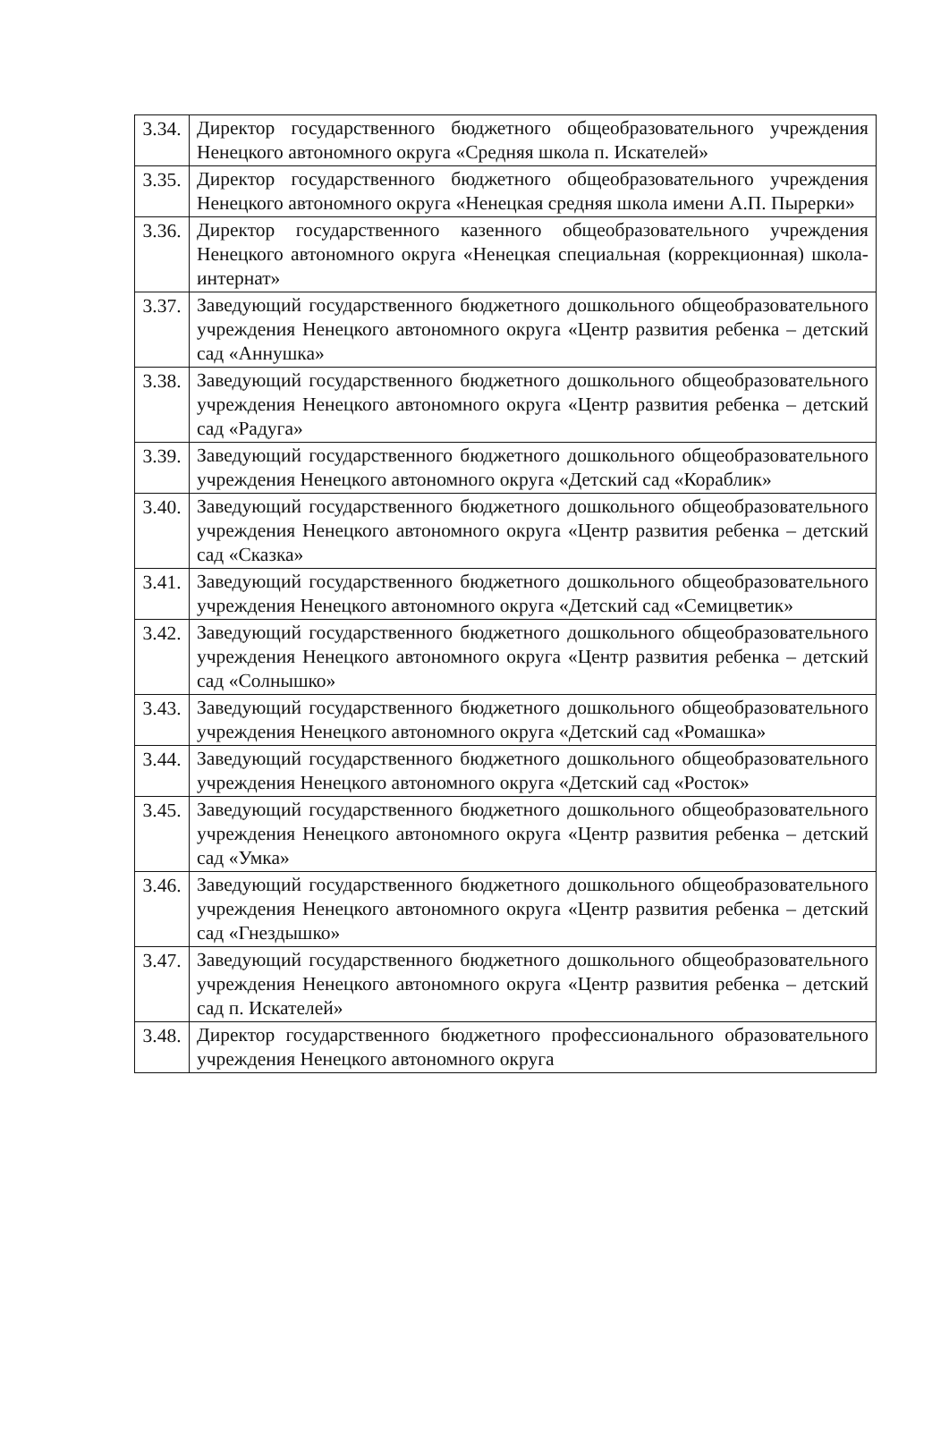| 3.34. | Директор государственного бюджетного общеобразовательного учреждения Ненецкого автономного округа «Средняя школа п. Искателей» |
| 3.35. | Директор государственного бюджетного общеобразовательного учреждения Ненецкого автономного округа «Ненецкая средняя школа имени А.П. Пырерки» |
| 3.36. | Директор государственного казенного общеобразовательного учреждения Ненецкого автономного округа «Ненецкая специальная (коррекционная) школа-интернат» |
| 3.37. | Заведующий государственного бюджетного дошкольного общеобразовательного учреждения Ненецкого автономного округа «Центр развития ребенка – детский сад «Аннушка» |
| 3.38. | Заведующий государственного бюджетного дошкольного общеобразовательного учреждения Ненецкого автономного округа «Центр развития ребенка – детский сад «Радуга» |
| 3.39. | Заведующий государственного бюджетного дошкольного общеобразовательного учреждения Ненецкого автономного округа «Детский сад «Кораблик» |
| 3.40. | Заведующий государственного бюджетного дошкольного общеобразовательного учреждения Ненецкого автономного округа «Центр развития ребенка – детский сад «Сказка» |
| 3.41. | Заведующий государственного бюджетного дошкольного общеобразовательного учреждения Ненецкого автономного округа «Детский сад «Семицветик» |
| 3.42. | Заведующий государственного бюджетного дошкольного общеобразовательного учреждения Ненецкого автономного округа «Центр развития ребенка – детский сад «Солнышко» |
| 3.43. | Заведующий государственного бюджетного дошкольного общеобразовательного учреждения Ненецкого автономного округа «Детский сад «Ромашка» |
| 3.44. | Заведующий государственного бюджетного дошкольного общеобразовательного учреждения Ненецкого автономного округа «Детский сад «Росток» |
| 3.45. | Заведующий государственного бюджетного дошкольного общеобразовательного учреждения Ненецкого автономного округа «Центр развития ребенка – детский сад «Умка» |
| 3.46. | Заведующий государственного бюджетного дошкольного общеобразовательного учреждения Ненецкого автономного округа «Центр развития ребенка – детский сад «Гнездышко» |
| 3.47. | Заведующий государственного бюджетного дошкольного общеобразовательного учреждения Ненецкого автономного округа «Центр развития ребенка – детский сад п. Искателей» |
| 3.48. | Директор государственного бюджетного профессионального образовательного учреждения Ненецкого автономного округа |